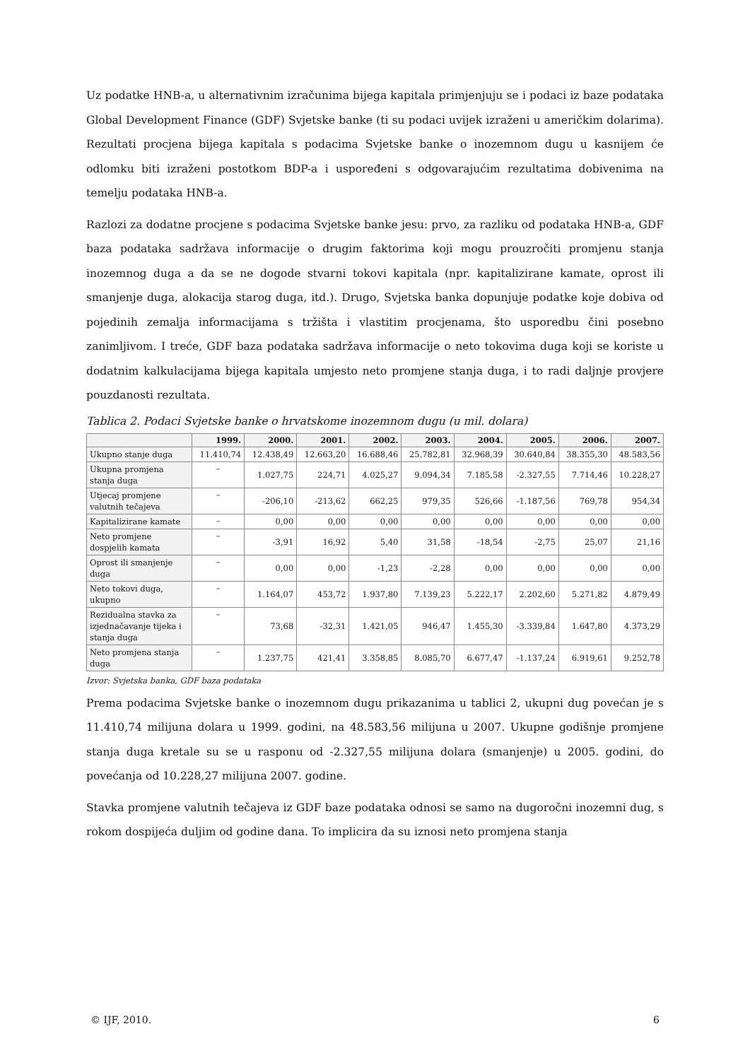Uz podatke HNB-a, u alternativnim izračunima bijega kapitala primjenjuju se i podaci iz baze podataka Global Development Finance (GDF) Svjetske banke (ti su podaci uvijek izraženi u američkim dolarima). Rezultati procjena bijega kapitala s podacima Svjetske banke o inozemnom dugu u kasnijem će odlomku biti izraženi postotkom BDP-a i uspoređeni s odgovarajućim rezultatima dobivenima na temelju podataka HNB-a.
Razlozi za dodatne procjene s podacima Svjetske banke jesu: prvo, za razliku od podataka HNB-a, GDF baza podataka sadržava informacije o drugim faktorima koji mogu prouzročiti promjenu stanja inozemnog duga a da se ne dogode stvarni tokovi kapitala (npr. kapitalizirane kamate, oprost ili smanjenje duga, alokacija starog duga, itd.). Drugo, Svjetska banka dopunjuje podatke koje dobiva od pojedinih zemalja informacijama s tržišta i vlastitim procjenama, što usporedbu čini posebno zanimljivom. I treće, GDF baza podataka sadržava informacije o neto tokovima duga koji se koriste u dodatnim kalkulacijama bijega kapitala umjesto neto promjene stanja duga, i to radi daljnje provjere pouzdanosti rezultata.
Tablica 2. Podaci Svjetske banke o hrvatskome inozemnom dugu (u mil. dolara)
| | 1999. | 2000. | 2001. | 2002. | 2003. | 2004. | 2005. | 2006. | 2007. |
| --- | --- | --- | --- | --- | --- | --- | --- | --- | --- |
| Ukupno stanje duga | 11.410,74 | 12.438,49 | 12.663,20 | 16.688,46 | 25.782,81 | 32.968,39 | 30.640,84 | 38.355,30 | 48.583,56 |
| Ukupna promjena stanja duga | – | 1.027,75 | 224,71 | 4.025,27 | 9.094,34 | 7.185,58 | -2.327,55 | 7.714,46 | 10.228,27 |
| Utjecaj promjene valutnih tečajeva | – | -206,10 | -213,62 | 662,25 | 979,35 | 526,66 | -1.187,56 | 769,78 | 954,34 |
| Kapitalizirane kamate | – | 0,00 | 0,00 | 0,00 | 0,00 | 0,00 | 0,00 | 0,00 | 0,00 |
| Neto promjene dospjelih kamata | – | -3,91 | 16,92 | 5,40 | 31,58 | -18,54 | -2,75 | 25,07 | 21,16 |
| Oprost ili smanjenje duga | – | 0,00 | 0,00 | -1,23 | -2,28 | 0,00 | 0,00 | 0,00 | 0,00 |
| Neto tokovi duga, ukupno | – | 1.164,07 | 453,72 | 1.937,80 | 7.139,23 | 5.222,17 | 2.202,60 | 5.271,82 | 4.879,49 |
| Rezidualna stavka za izjednačavanje tijeka i stanja duga | – | 73,68 | -32,31 | 1.421,05 | 946,47 | 1.455,30 | -3.339,84 | 1.647,80 | 4.373,29 |
| Neto promjena stanja duga | – | 1.237,75 | 421,41 | 3.358,85 | 8.085,70 | 6.677,47 | -1.137,24 | 6.919,61 | 9.252,78 |
Izvor: Svjetska banka, GDF baza podataka
Prema podacima Svjetske banke o inozemnom dugu prikazanima u tablici 2, ukupni dug povećan je s 11.410,74 milijuna dolara u 1999. godini, na 48.583,56 milijuna u 2007. Ukupne godišnje promjene stanja duga kretale su se u rasponu od -2.327,55 milijuna dolara (smanjenje) u 2005. godini, do povećanja od 10.228,27 milijuna 2007. godine.
Stavka promjene valutnih tečajeva iz GDF baze podataka odnosi se samo na dugoročni inozemni dug, s rokom dospijeća duljim od godine dana. To implicira da su iznosi neto promjena stanja
© IJF, 2010. 6